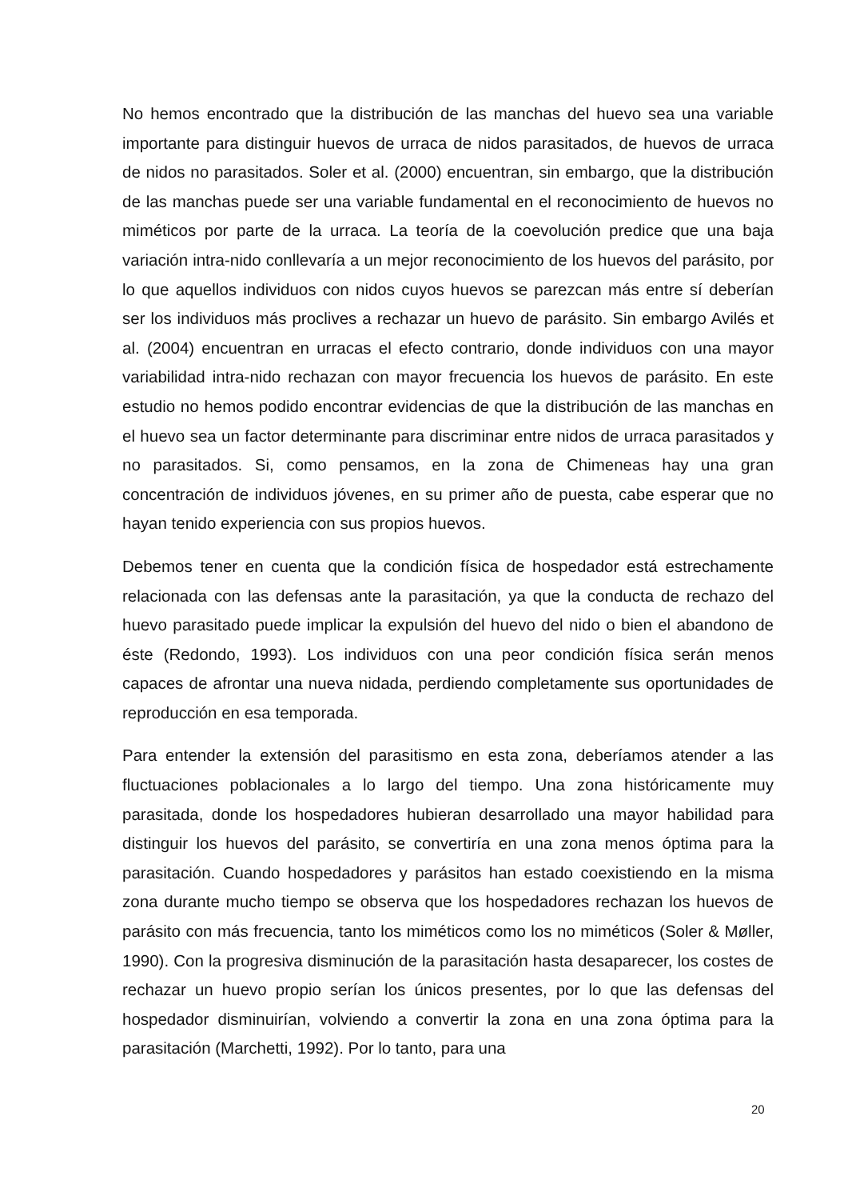No hemos encontrado que la distribución de las manchas del huevo sea una variable importante para distinguir huevos de urraca de nidos parasitados, de huevos de urraca de nidos no parasitados. Soler et al. (2000) encuentran, sin embargo, que la distribución de las manchas puede ser una variable fundamental en el reconocimiento de huevos no miméticos por parte de la urraca. La teoría de la coevolución predice que una baja variación intra-nido conllevaría a un mejor reconocimiento de los huevos del parásito, por lo que aquellos individuos con nidos cuyos huevos se parezcan más entre sí deberían ser los individuos más proclives a rechazar un huevo de parásito. Sin embargo Avilés et al. (2004) encuentran en urracas el efecto contrario, donde individuos con una mayor variabilidad intra-nido rechazan con mayor frecuencia los huevos de parásito. En este estudio no hemos podido encontrar evidencias de que la distribución de las manchas en el huevo sea un factor determinante para discriminar entre nidos de urraca parasitados y no parasitados. Si, como pensamos, en la zona de Chimeneas hay una gran concentración de individuos jóvenes, en su primer año de puesta, cabe esperar que no hayan tenido experiencia con sus propios huevos.
Debemos tener en cuenta que la condición física de hospedador está estrechamente relacionada con las defensas ante la parasitación, ya que la conducta de rechazo del huevo parasitado puede implicar la expulsión del huevo del nido o bien el abandono de éste (Redondo, 1993). Los individuos con una peor condición física serán menos capaces de afrontar una nueva nidada, perdiendo completamente sus oportunidades de reproducción en esa temporada.
Para entender la extensión del parasitismo en esta zona, deberíamos atender a las fluctuaciones poblacionales a lo largo del tiempo. Una zona históricamente muy parasitada, donde los hospedadores hubieran desarrollado una mayor habilidad para distinguir los huevos del parásito, se convertiría en una zona menos óptima para la parasitación. Cuando hospedadores y parásitos han estado coexistiendo en la misma zona durante mucho tiempo se observa que los hospedadores rechazan los huevos de parásito con más frecuencia, tanto los miméticos como los no miméticos (Soler & Møller, 1990). Con la progresiva disminución de la parasitación hasta desaparecer, los costes de rechazar un huevo propio serían los únicos presentes, por lo que las defensas del hospedador disminuirían, volviendo a convertir la zona en una zona óptima para la parasitación (Marchetti, 1992). Por lo tanto, para una
20